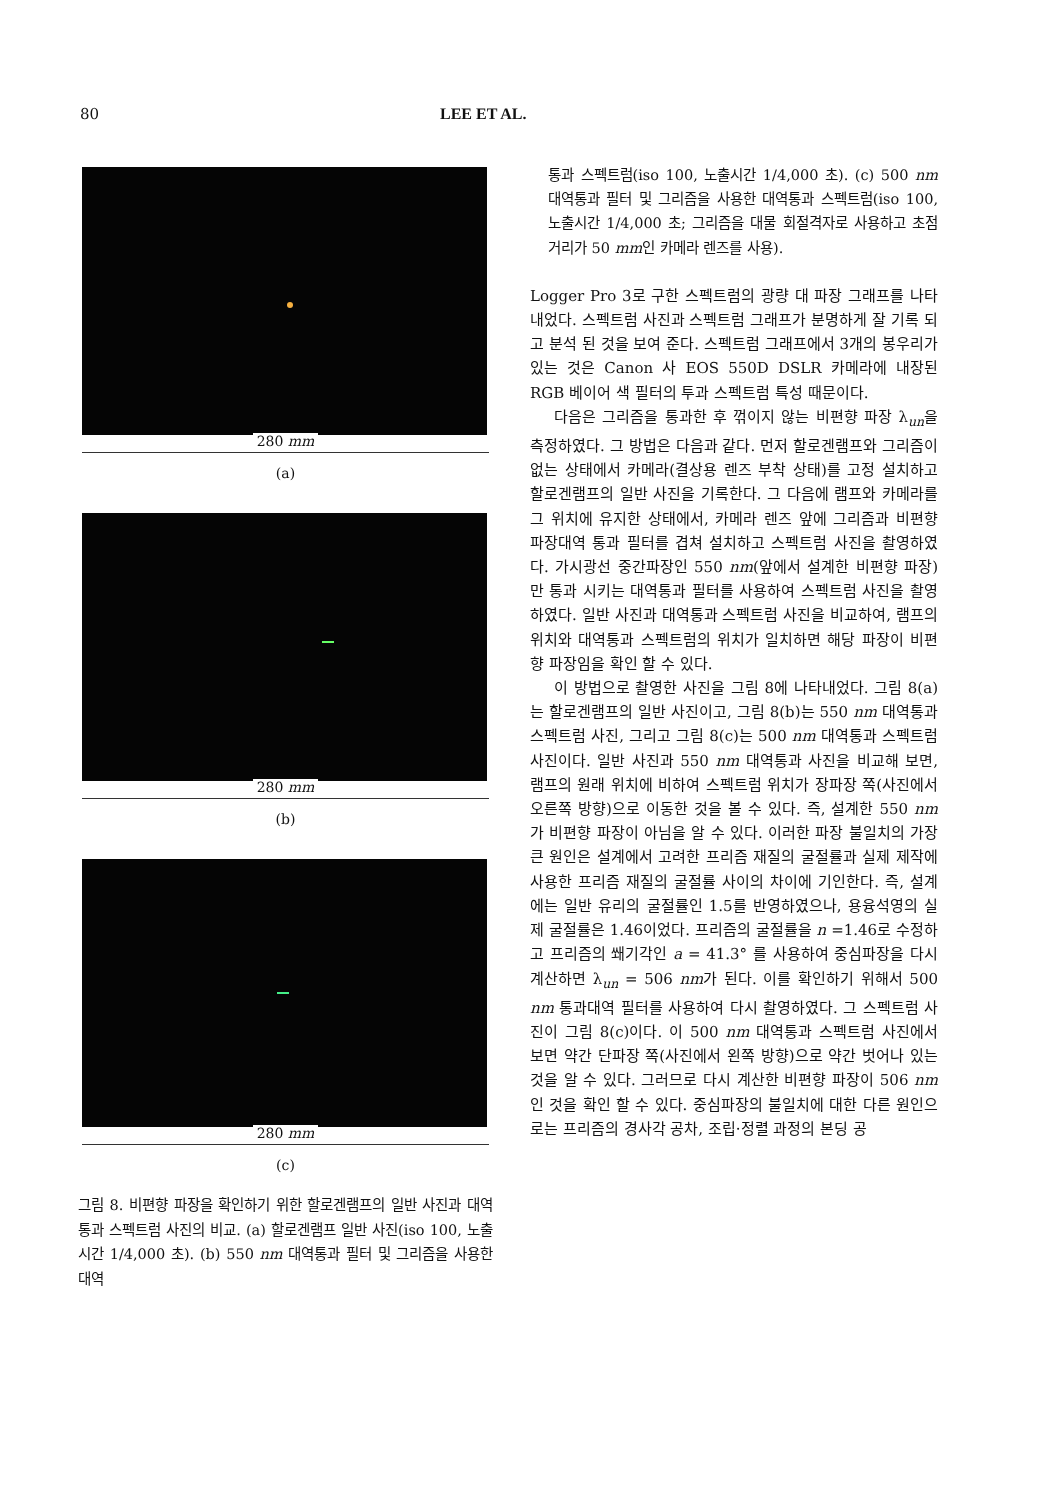80 LEE ET AL.
280 mm
(a)
280 mm
(b)
280 mm
(c)
그림 8. 비편향 파장을 확인하기 위한 할로겐램프의 일반 사진과 대역통과 스펙트럼 사진의 비교. (a) 할로겐램프 일반 사진(iso 100, 노출시간 1/4,000 초). (b) 550 nm 대역통과 필터 및 그리즘을 사용한 대역
통과 스펙트럼(iso 100, 노출시간 1/4,000 초). (c) 500 nm 대역통과 필터 및 그리즘을 사용한 대역통과 스펙트럼(iso 100, 노출시간 1/4,000 초; 그리즘을 대물 회절격자로 사용하고 초점거리가 50 mm인 카메라 렌즈를 사용).
Logger Pro 3로 구한 스펙트럼의 광량 대 파장 그래프를 나타내었다. 스펙트럼 사진과 스펙트럼 그래프가 분명하게 잘 기록 되고 분석 된 것을 보여 준다. 스펙트럼 그래프에서 3개의 봉우리가 있는 것은 Canon 사 EOS 550D DSLR 카메라에 내장된 RGB 베이어 색 필터의 투과 스펙트럼 특성 때문이다.
다음은 그리즘을 통과한 후 꺾이지 않는 비편향 파장 λ<sub>un</sub>을 측정하였다. 그 방법은 다음과 같다. 먼저 할로겐램프와 그리즘이 없는 상태에서 카메라(결상용 렌즈 부착 상태)를 고정 설치하고 할로겐램프의 일반 사진을 기록한다. 그 다음에 램프와 카메라를 그 위치에 유지한 상태에서, 카메라 렌즈 앞에 그리즘과 비편향 파장대역 통과 필터를 겹쳐 설치하고 스펙트럼 사진을 촬영하였다. 가시광선 중간파장인 550 nm(앞에서 설계한 비편향 파장)만 통과 시키는 대역통과 필터를 사용하여 스펙트럼 사진을 촬영하였다. 일반 사진과 대역통과 스펙트럼 사진을 비교하여, 램프의 위치와 대역통과 스펙트럼의 위치가 일치하면 해당 파장이 비편향 파장임을 확인 할 수 있다.
이 방법으로 촬영한 사진을 그림 8에 나타내었다. 그림 8(a)는 할로겐램프의 일반 사진이고, 그림 8(b)는 550 nm 대역통과 스펙트럼 사진, 그리고 그림 8(c)는 500 nm 대역통과 스펙트럼 사진이다. 일반 사진과 550 nm 대역통과 사진을 비교해 보면, 램프의 원래 위치에 비하여 스펙트럼 위치가 장파장 쪽(사진에서 오른쪽 방향)으로 이동한 것을 볼 수 있다. 즉, 설계한 550 nm가 비편향 파장이 아님을 알 수 있다. 이러한 파장 불일치의 가장 큰 원인은 설계에서 고려한 프리즘 재질의 굴절률과 실제 제작에 사용한 프리즘 재질의 굴절률 사이의 차이에 기인한다. 즉, 설계에는 일반 유리의 굴절률인 1.5를 반영하였으나, 용융석영의 실제 굴절률은 1.46이었다. 프리즘의 굴절률을 n =1.46로 수정하고 프리즘의 쐐기각인 a = 41.3° 를 사용하여 중심파장을 다시 계산하면 λ<sub>un</sub> = 506 nm가 된다. 이를 확인하기 위해서 500 nm 통과대역 필터를 사용하여 다시 촬영하였다. 그 스펙트럼 사진이 그림 8(c)이다. 이 500 nm 대역통과 스펙트럼 사진에서 보면 약간 단파장 쪽(사진에서 왼쪽 방향)으로 약간 벗어나 있는 것을 알 수 있다. 그러므로 다시 계산한 비편향 파장이 506 nm인 것을 확인 할 수 있다. 중심파장의 불일치에 대한 다른 원인으로는 프리즘의 경사각 공차, 조립·정렬 과정의 본딩 공